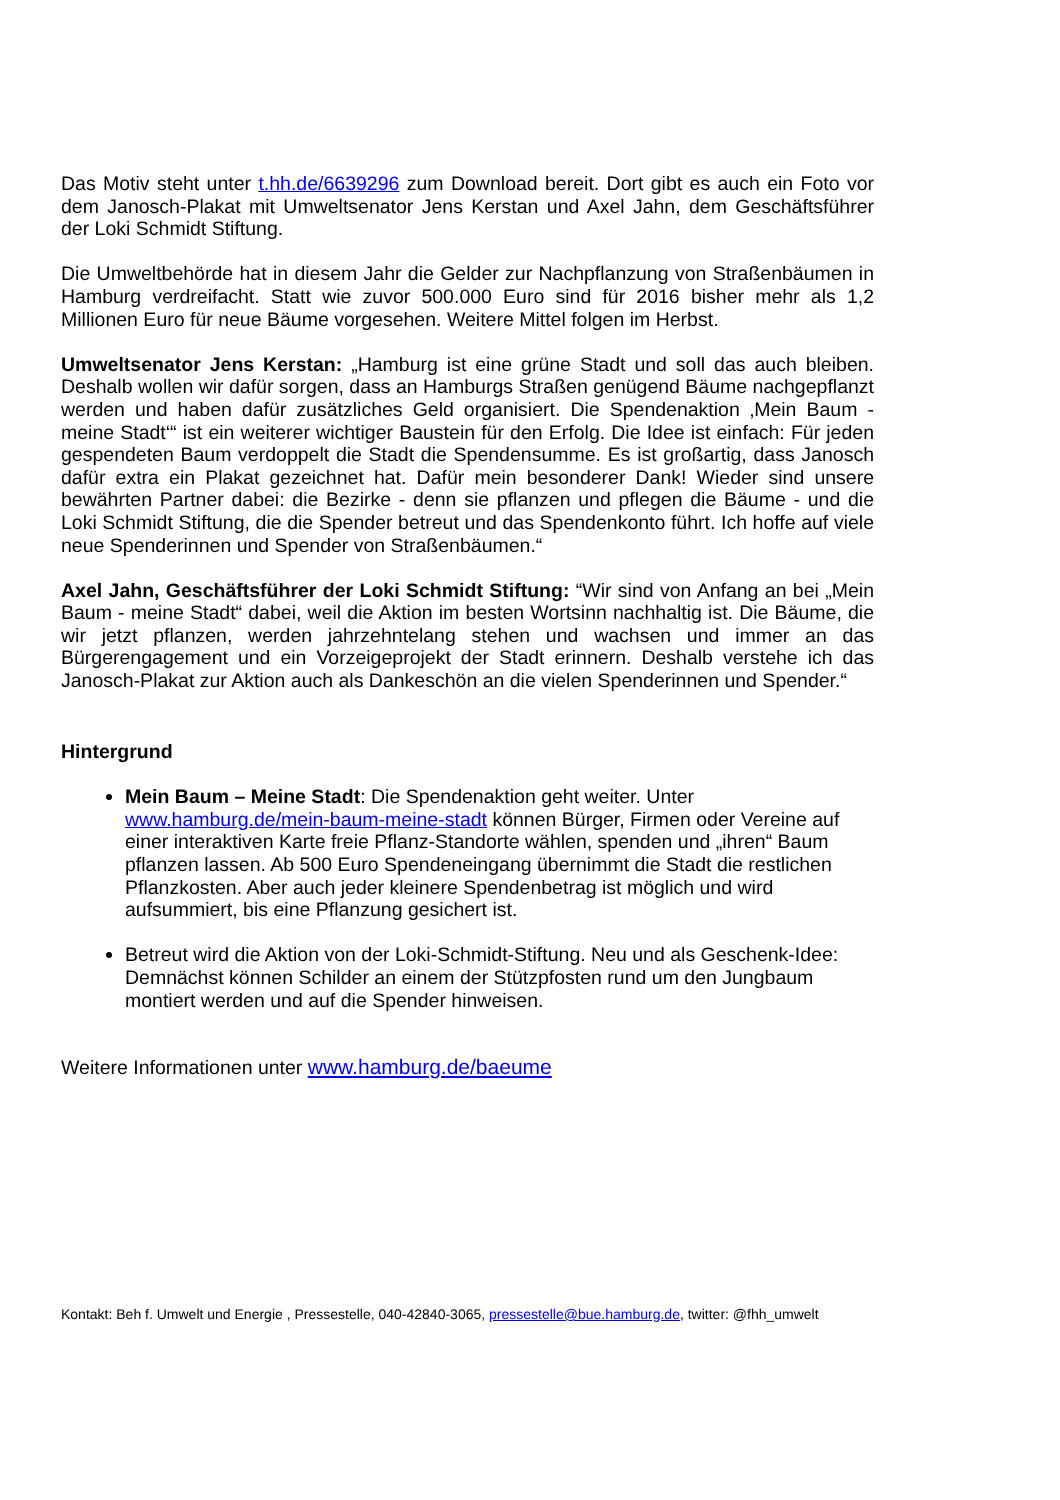Das Motiv steht unter t.hh.de/6639296 zum Download bereit. Dort gibt es auch ein Foto vor dem Janosch-Plakat mit Umweltsenator Jens Kerstan und Axel Jahn, dem Geschäftsführer der Loki Schmidt Stiftung.
Die Umweltbehörde hat in diesem Jahr die Gelder zur Nachpflanzung von Straßenbäumen in Hamburg verdreifacht. Statt wie zuvor 500.000 Euro sind für 2016 bisher mehr als 1,2 Millionen Euro für neue Bäume vorgesehen. Weitere Mittel folgen im Herbst.
Umweltsenator Jens Kerstan: „Hamburg ist eine grüne Stadt und soll das auch bleiben. Deshalb wollen wir dafür sorgen, dass an Hamburgs Straßen genügend Bäume nachgepflanzt werden und haben dafür zusätzliches Geld organisiert. Die Spendenaktion ‚Mein Baum - meine Stadt‘“ ist ein weiterer wichtiger Baustein für den Erfolg. Die Idee ist einfach: Für jeden gespendeten Baum verdoppelt die Stadt die Spendensumme. Es ist großartig, dass Janosch dafür extra ein Plakat gezeichnet hat. Dafür mein besonderer Dank! Wieder sind unsere bewährten Partner dabei: die Bezirke - denn sie pflanzen und pflegen die Bäume - und die Loki Schmidt Stiftung, die die Spender betreut und das Spendenkonto führt. Ich hoffe auf viele neue Spenderinnen und Spender von Straßenbäumen.“
Axel Jahn, Geschäftsführer der Loki Schmidt Stiftung: “Wir sind von Anfang an bei „Mein Baum - meine Stadt“ dabei, weil die Aktion im besten Wortsinn nachhaltig ist. Die Bäume, die wir jetzt pflanzen, werden jahrzehntelang stehen und wachsen und immer an das Bürgerengagement und ein Vorzeigeprojekt der Stadt erinnern. Deshalb verstehe ich das Janosch-Plakat zur Aktion auch als Dankeschön an die vielen Spenderinnen und Spender.“
Hintergrund
Mein Baum – Meine Stadt: Die Spendenaktion geht weiter. Unter www.hamburg.de/mein-baum-meine-stadt können Bürger, Firmen oder Vereine auf einer interaktiven Karte freie Pflanz-Standorte wählen, spenden und „ihren“ Baum pflanzen lassen. Ab 500 Euro Spendeneingang übernimmt die Stadt die restlichen Pflanzkosten. Aber auch jeder kleinere Spendenbetrag ist möglich und wird aufsummiert, bis eine Pflanzung gesichert ist.
Betreut wird die Aktion von der Loki-Schmidt-Stiftung. Neu und als Geschenk-Idee: Demnächst können Schilder an einem der Stützpfosten rund um den Jungbaum montiert werden und auf die Spender hinweisen.
Weitere Informationen unter www.hamburg.de/baeume
Kontakt: Beh f. Umwelt und Energie , Pressestelle, 040-42840-3065, pressestelle@bue.hamburg.de, twitter: @fhh_umwelt